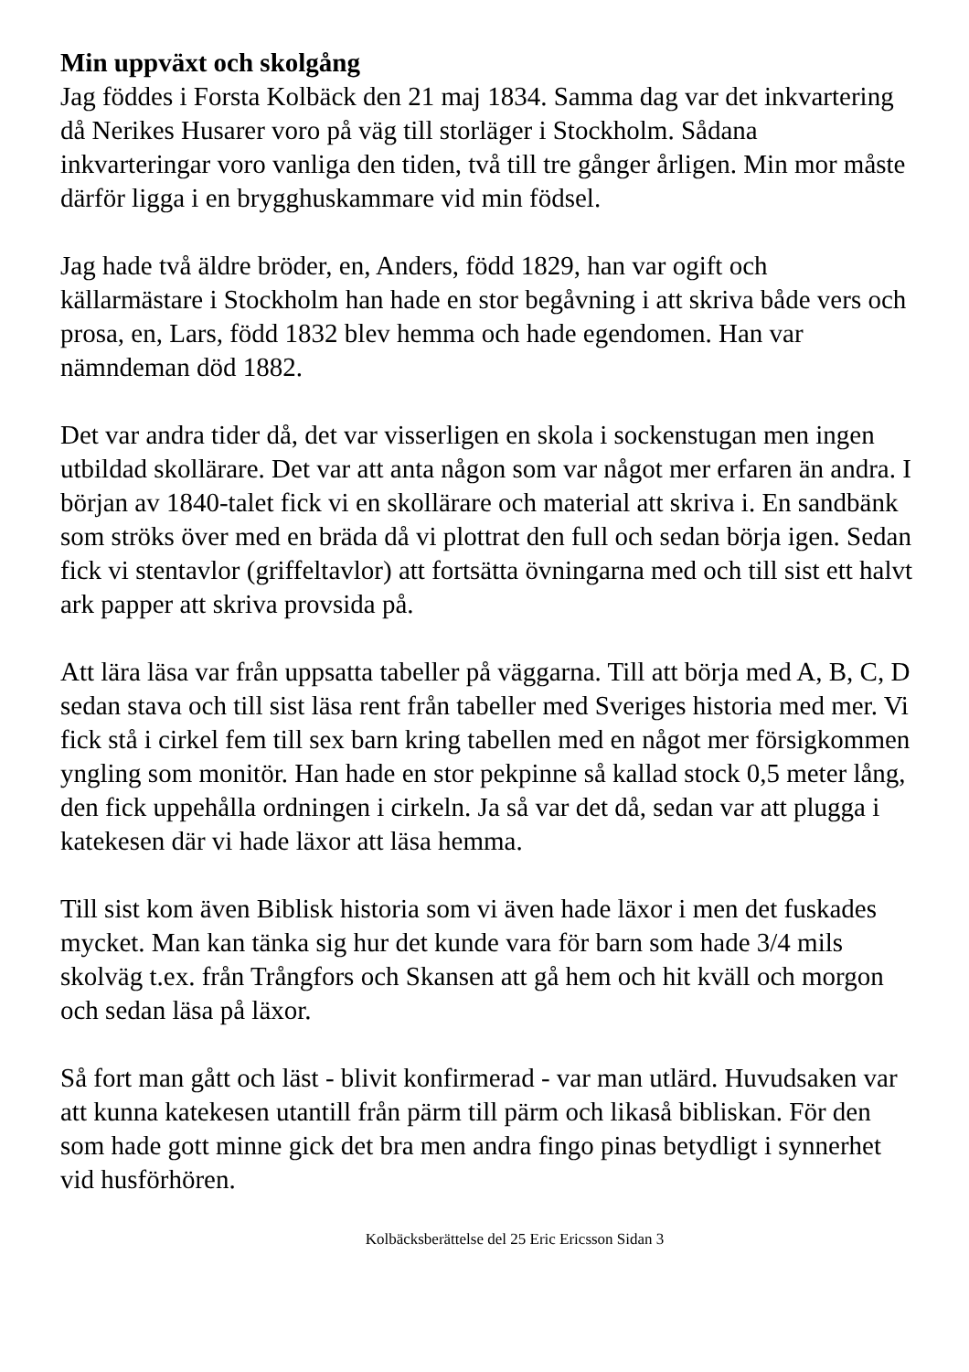Min uppväxt och skolgång
Jag föddes i Forsta Kolbäck den 21 maj 1834. Samma dag var det inkvartering då Nerikes Husarer voro på väg till storläger i Stockholm. Sådana inkvarteringar voro vanliga den tiden, två till tre gånger årligen. Min mor måste därför ligga i en brygghuskammare vid min födsel.
Jag hade två äldre bröder, en, Anders, född 1829, han var ogift och källarmästare i Stockholm han hade en stor begåvning i att skriva både vers och prosa, en, Lars, född 1832 blev hemma och hade egendomen. Han var nämndeman död 1882.
Det var andra tider då, det var visserligen en skola i sockenstugan men ingen utbildad skollärare. Det var att anta någon som var något mer erfaren än andra. I början av 1840-talet fick vi en skollärare och material att skriva i. En sandbänk som ströks över med en bräda då vi plottrat den full och sedan börja igen. Sedan fick vi stentavlor (griffeltavlor) att fortsätta övningarna med och till sist ett halvt ark papper att skriva provsida på.
Att lära läsa var från uppsatta tabeller på väggarna. Till att börja med A, B, C, D sedan stava och till sist läsa rent från tabeller med Sveriges historia med mer. Vi fick stå i cirkel fem till sex barn kring tabellen med en något mer försigkommen yngling som monitör. Han hade en stor pekpinne så kallad stock 0,5 meter lång, den fick uppehålla ordningen i cirkeln. Ja så var det då, sedan var att plugga i katekesen där vi hade läxor att läsa hemma.
Till sist kom även Biblisk historia som vi även hade läxor i men det fuskades mycket. Man kan tänka sig hur det kunde vara för barn som hade 3/4 mils skolväg t.ex. från Trångfors och Skansen att gå hem och hit kväll och morgon och sedan läsa på läxor.
Så fort man gått och läst - blivit konfirmerad - var man utlärd. Huvudsaken var att kunna katekesen utantill från pärm till pärm och likaså bibliskan. För den som hade gott minne gick det bra men andra fingo pinas betydligt i synnerhet vid husförhören.
Kolbäcksberättelse del 25 Eric Ericsson Sidan 3